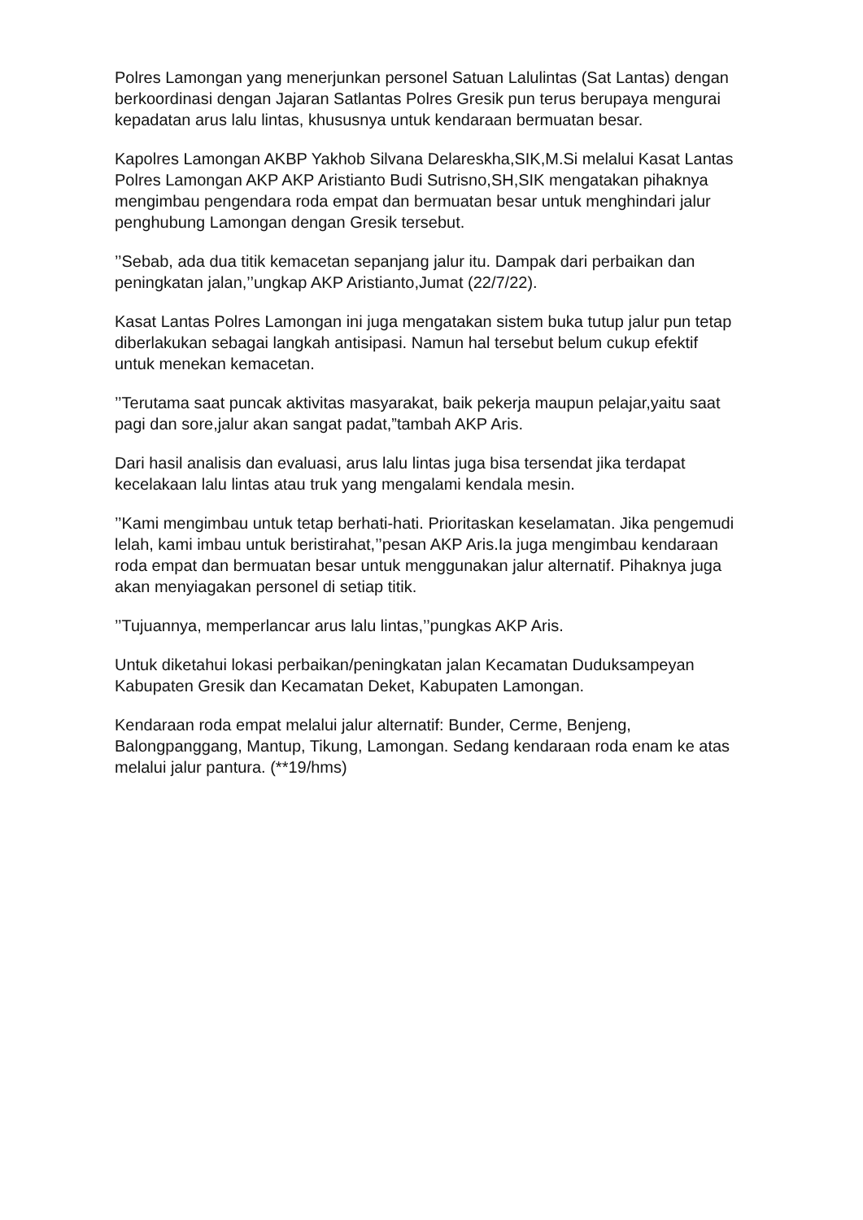Polres Lamongan yang menerjunkan personel Satuan Lalulintas (Sat Lantas) dengan berkoordinasi dengan Jajaran Satlantas Polres Gresik pun terus berupaya mengurai kepadatan arus lalu lintas, khususnya untuk kendaraan bermuatan besar.
Kapolres Lamongan AKBP Yakhob Silvana Delareskha,SIK,M.Si melalui Kasat Lantas Polres Lamongan AKP AKP Aristianto Budi Sutrisno,SH,SIK mengatakan pihaknya mengimbau pengendara roda empat dan bermuatan besar untuk menghindari jalur penghubung Lamongan dengan Gresik tersebut.
’’Sebab, ada dua titik kemacetan sepanjang jalur itu. Dampak dari perbaikan dan peningkatan jalan,’’ungkap AKP Aristianto,Jumat (22/7/22).
Kasat Lantas Polres Lamongan ini juga mengatakan sistem buka tutup jalur pun tetap diberlakukan sebagai langkah antisipasi. Namun hal tersebut belum cukup efektif untuk menekan kemacetan.
’’Terutama saat puncak aktivitas masyarakat, baik pekerja maupun pelajar,yaitu saat pagi dan sore,jalur akan sangat padat,”tambah AKP Aris.
Dari hasil analisis dan evaluasi, arus lalu lintas juga bisa tersendat jika terdapat kecelakaan lalu lintas atau truk yang mengalami kendala mesin.
’’Kami mengimbau untuk tetap berhati-hati. Prioritaskan keselamatan. Jika pengemudi lelah, kami imbau untuk beristirahat,’’pesan AKP Aris.Ia juga mengimbau kendaraan roda empat dan bermuatan besar untuk menggunakan jalur alternatif. Pihaknya juga akan menyiagakan personel di setiap titik.
’’Tujuannya, memperlancar arus lalu lintas,’’pungkas AKP Aris.
Untuk diketahui lokasi perbaikan/peningkatan jalan Kecamatan Duduksampeyan Kabupaten Gresik dan Kecamatan Deket, Kabupaten Lamongan.
Kendaraan roda empat melalui jalur alternatif: Bunder, Cerme, Benjeng, Balongpanggang, Mantup, Tikung, Lamongan. Sedang kendaraan roda enam ke atas melalui jalur pantura. (**19/hms)